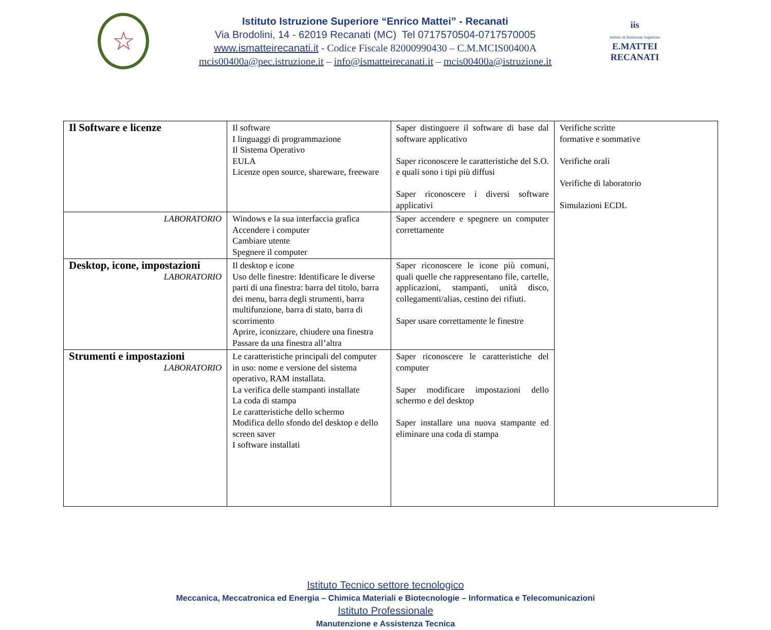☆
Istituto Istruzione Superiore “Enrico Mattei” - Recanati
Via Brodolini, 14 - 62019 Recanati (MC) Tel 0717570504-0717570005
www.ismatteirecanati.it - Codice Fiscale 82000990430 – C.M.MCIS00400A
mcis00400a@pec.istruzione.it – info@ismatteirecanati.it – mcis00400a@istruzione.it
iis
Istituto di Istruzione Superiore
E.MATTEI RECANATI
| Il Software e licenze | Il software I linguaggi di programmazione Il Sistema Operativo EULA Licenze open source, shareware, freeware | Saper distinguere il software di base dal software applicativo Saper riconoscere le caratteristiche del S.O. e quali sono i tipi più diffusi Saper riconoscere i diversi software applicativi | Verifiche scritte formative e sommative Verifiche orali Verifiche di laboratorio Simulazioni ECDL |
| LABORATORIO | Windows e la sua interfaccia grafica Accendere i computer Cambiare utente Spegnere il computer | Saper accendere e spegnere un computer correttamente | |
| Desktop, icone, impostazioni LABORATORIO | Il desktop e icone Uso delle finestre: Identificare le diverse parti di una finestra: barra del titolo, barra dei menu, barra degli strumenti, barra multifunzione, barra di stato, barra di scorrimento Aprire, iconizzare, chiudere una finestra Passare da una finestra all’altra | Saper riconoscere le icone più comuni, quali quelle che rappresentano file, cartelle, applicazioni, stampanti, unità disco, collegamenti/alias, cestino dei rifiuti. Saper usare correttamente le finestre | |
| Strumenti e impostazioni LABORATORIO | Le caratteristiche principali del computer in uso: nome e versione del sistema operativo, RAM installata. La verifica delle stampanti installate La coda di stampa Le caratteristiche dello schermo Modifica dello sfondo del desktop e dello screen saver I software installati | Saper riconoscere le caratteristiche del computer Saper modificare impostazioni dello schermo e del desktop Saper installare una nuova stampante ed eliminare una coda di stampa | |
Istituto Tecnico settore tecnologico
Meccanica, Meccatronica ed Energia – Chimica Materiali e Biotecnologie – Informatica e Telecomunicazioni
Istituto Professionale
Manutenzione e Assistenza Tecnica